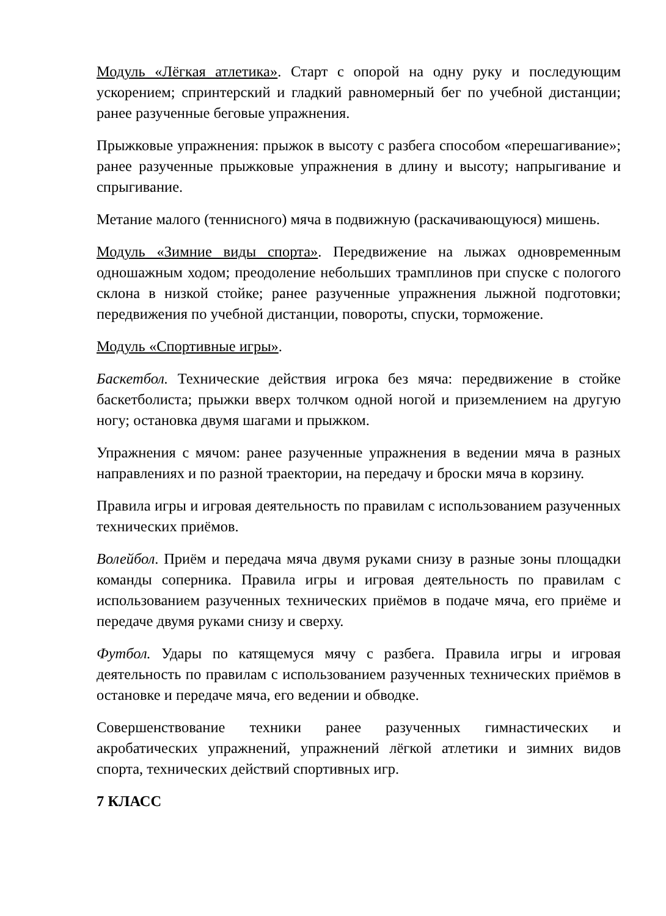Модуль «Лёгкая атлетика». Старт с опорой на одну руку и последующим ускорением; спринтерский и гладкий равномерный бег по учебной дистанции; ранее разученные беговые упражнения.
Прыжковые упражнения: прыжок в высоту с разбега способом «перешагивание»; ранее разученные прыжковые упражнения в длину и высоту; напрыгивание и спрыгивание.
Метание малого (теннисного) мяча в подвижную (раскачивающуюся) мишень.
Модуль «Зимние виды спорта». Передвижение на лыжах одновременным одношажным ходом; преодоление небольших трамплинов при спуске с пологого склона в низкой стойке; ранее разученные упражнения лыжной подготовки; передвижения по учебной дистанции, повороты, спуски, торможение.
Модуль «Спортивные игры».
Баскетбол. Технические действия игрока без мяча: передвижение в стойке баскетболиста; прыжки вверх толчком одной ногой и приземлением на другую ногу; остановка двумя шагами и прыжком.
Упражнения с мячом: ранее разученные упражнения в ведении мяча в разных направлениях и по разной траектории, на передачу и броски мяча в корзину.
Правила игры и игровая деятельность по правилам с использованием разученных технических приёмов.
Волейбол. Приём и передача мяча двумя руками снизу в разные зоны площадки команды соперника. Правила игры и игровая деятельность по правилам с использованием разученных технических приёмов в подаче мяча, его приёме и передаче двумя руками снизу и сверху.
Футбол. Удары по катящемуся мячу с разбега. Правила игры и игровая деятельность по правилам с использованием разученных технических приёмов в остановке и передаче мяча, его ведении и обводке.
Совершенствование техники ранее разученных гимнастических и акробатических упражнений, упражнений лёгкой атлетики и зимних видов спорта, технических действий спортивных игр.
7 КЛАСС